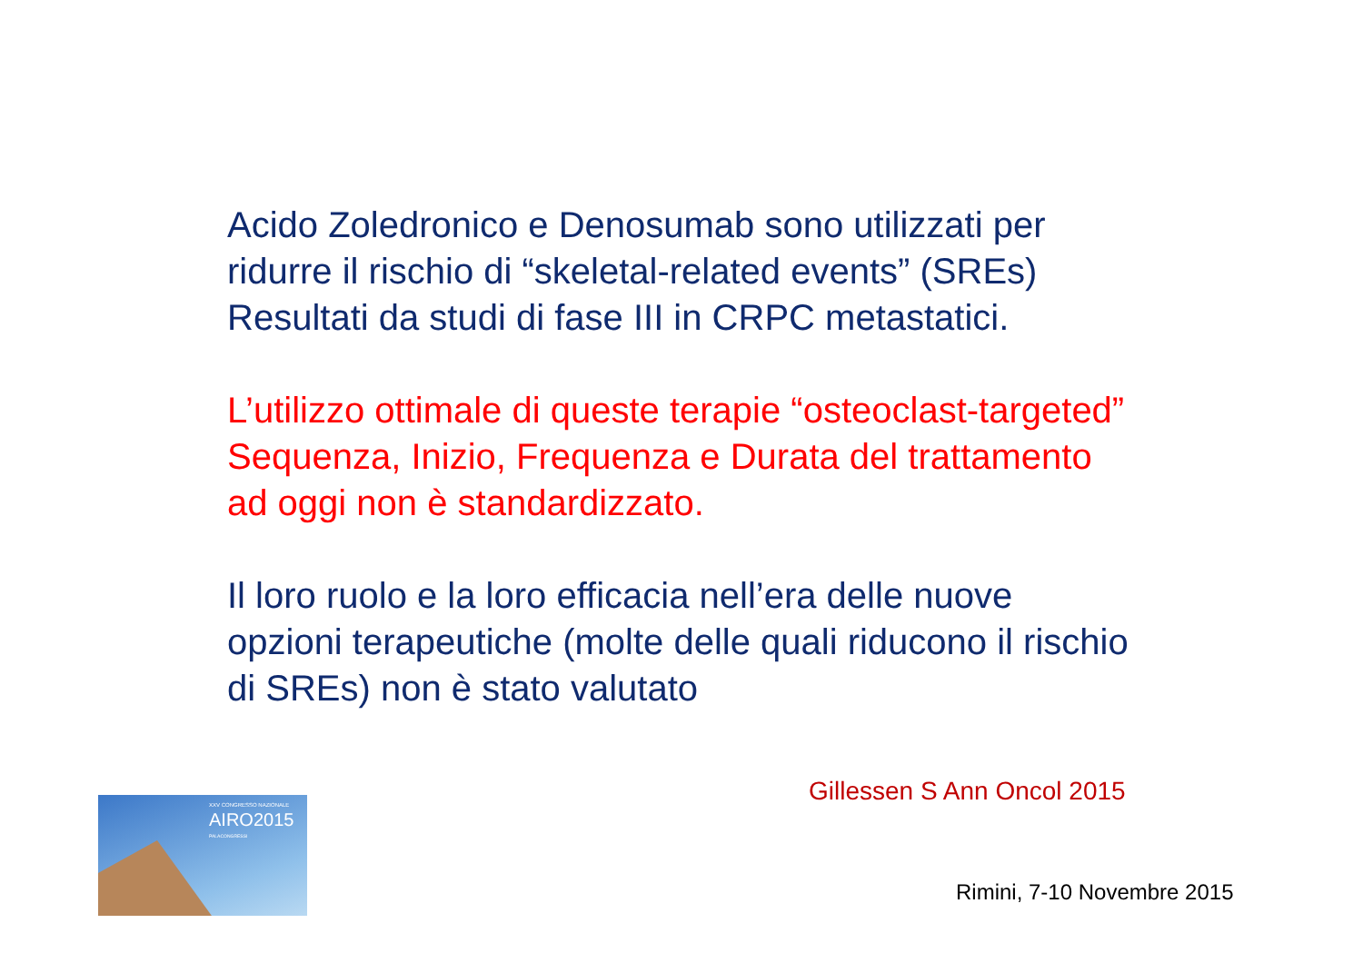Acido Zoledronico e Denosumab sono utilizzati per ridurre il rischio di “skeletal-related events” (SREs) Resultati da studi di fase III in CRPC metastatici.
L’utilizzo ottimale di queste terapie “osteoclast-targeted” Sequenza, Inizio, Frequenza e Durata del trattamento ad oggi non è standardizzato.
Il loro ruolo e la loro efficacia nell’era delle nuove opzioni terapeutiche (molte delle quali riducono il rischio di SREs) non è stato valutato
Gillessen S Ann Oncol 2015
XXV CONGRESSO NAZIONALE
AIRO2015
PALACONGRESSI
Rimini, 7-10 Novembre 2015